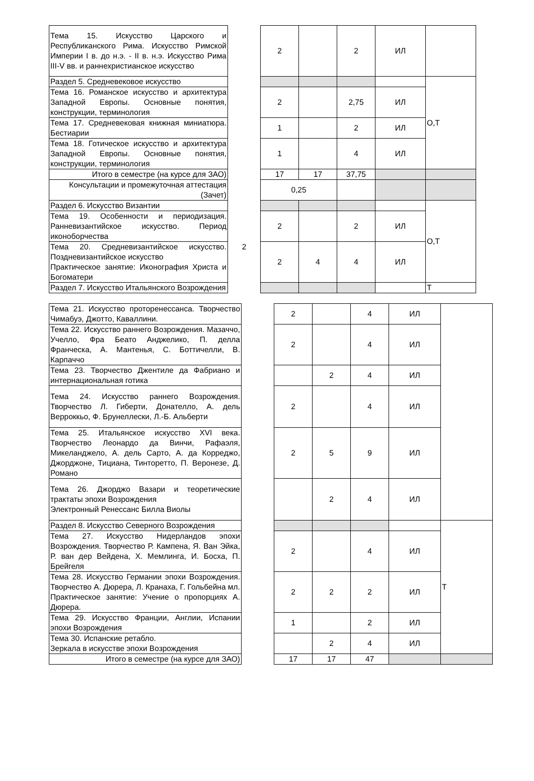| Тема 15. Искусство Царского и Республиканского Рима. Искусство Римской Империи I в. до н.э. - II в. н.э. Искусство Рима III-V вв. и раннехристианское искусство | | 2 | | 2 | ИЛ | |
| Раздел 5. Средневековое искусство | | | | | | О,Т |
| Тема 16. Романское искусство и архитектура Западной Европы. Основные понятия, конструкции, терминология | | 2 | | 2,75 | ИЛ | |
| Тема 17. Средневековая книжная миниатюра. Бестиарии | | 1 | | 2 | ИЛ | |
| Тема 18. Готическое искусство и архитектура Западной Европы. Основные понятия, конструкции, терминология | | 1 | | 4 | ИЛ | |
| Итого в семестре (на курсе для ЗАО) | | 17 | 17 | 37,75 | | |
| Консультации и промежуточная аттестация (Зачет) | | 0,25 | | | | |
| Раздел 6. Искусство Византии | 2 | | | | | О,Т |
| Тема 19. Особенности и периодизация. Ранневизантийское искусство. Период иконоборчества | | 2 | | 2 | ИЛ | |
| Тема 20. Средневизантийское искусство. Поздневизантийское искусство Практическое занятие: Иконография Христа и Богоматери | | 2 | 4 | 4 | ИЛ | |
| Раздел 7. Искусство Итальянского Возрождения | | | | | | Т |
| Тема 21. Искусство проторенессанса. Творчество Чимабуэ, Джотто, Каваллини. | | 2 | | 4 | ИЛ | |
| Тема 22. Искусство раннего Возрождения. Мазаччо, Учелло, Фра Беато Анджелико, П. делла Франческа, А. Мантенья, С. Боттичелли, В. Карпаччо | | 2 | | 4 | ИЛ | |
| Тема 23. Творчество Джентиле да Фабриано и интернациональная готика | | | 2 | 4 | ИЛ | |
| Тема 24. Искусство раннего Возрождения. Творчество Л. Гиберти, Донателло, А. дель Верроккьо, Ф. Брунеллески, Л.-Б. Альберти | | 2 | | 4 | ИЛ | |
| Тема 25. Итальянское искусство XVI века. Творчество Леонардо да Винчи, Рафаэля, Микеланджело, А. дель Сарто, А. да Корреджо, Джорджоне, Тициана, Тинторетто, П. Веронезе, Д. Романо | | 2 | 5 | 9 | ИЛ | |
| Тема 26. Джорджо Вазари и теоретические трактаты эпохи Возрождения Электронный Ренессанс Билла Виолы | | | 2 | 4 | ИЛ | |
| Раздел 8. Искусство Северного Возрождения | | | | | | Т |
| Тема 27. Искусство Нидерландов эпохи Возрождения. Творчество Р. Кампена, Я. Ван Эйка, Р. ван дер Вейдена, Х. Мемлинга, И. Босха, П. Брейгеля | | 2 | | 4 | ИЛ | |
| Тема 28. Искусство Германии эпохи Возрождения. Творчество А. Дюрера, Л. Кранаха, Г. Гольбейна мл. Практическое занятие: Учение о пропорциях А. Дюрера. | | 2 | 2 | 2 | ИЛ | |
| Тема 29. Искусство Франции, Англии, Испании эпохи Возрождения | | 1 | | 2 | ИЛ | |
| Тема 30. Испанские ретабло. Зеркала в искусстве эпохи Возрождения | | | 2 | 4 | ИЛ | |
| Итого в семестре (на курсе для ЗАО) | | 17 | 17 | 47 | | |